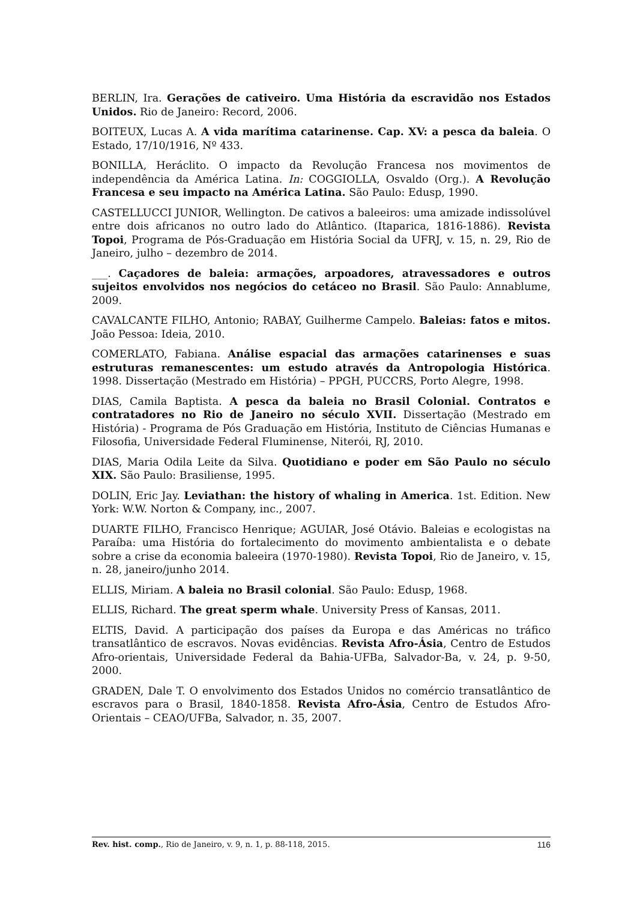BERLIN, Ira. Gerações de cativeiro. Uma História da escravidão nos Estados Unidos. Rio de Janeiro: Record, 2006.
BOITEUX, Lucas A. A vida marítima catarinense. Cap. XV: a pesca da baleia. O Estado, 17/10/1916, Nº 433.
BONILLA, Heráclito. O impacto da Revolução Francesa nos movimentos de independência da América Latina. In: COGGIOLLA, Osvaldo (Org.). A Revolução Francesa e seu impacto na América Latina. São Paulo: Edusp, 1990.
CASTELLUCCI JUNIOR, Wellington. De cativos a baleeiros: uma amizade indissolúvel entre dois africanos no outro lado do Atlântico. (Itaparica, 1816-1886). Revista Topoi, Programa de Pós-Graduação em História Social da UFRJ, v. 15, n. 29, Rio de Janeiro, julho – dezembro de 2014.
___. Caçadores de baleia: armações, arpoadores, atravessadores e outros sujeitos envolvidos nos negócios do cetáceo no Brasil. São Paulo: Annablume, 2009.
CAVALCANTE FILHO, Antonio; RABAY, Guilherme Campelo. Baleias: fatos e mitos. João Pessoa: Ideia, 2010.
COMERLATO, Fabiana. Análise espacial das armações catarinenses e suas estruturas remanescentes: um estudo através da Antropologia Histórica. 1998. Dissertação (Mestrado em História) – PPGH, PUCCRS, Porto Alegre, 1998.
DIAS, Camila Baptista. A pesca da baleia no Brasil Colonial. Contratos e contratadores no Rio de Janeiro no século XVII. Dissertação (Mestrado em História) - Programa de Pós Graduação em História, Instituto de Ciências Humanas e Filosofia, Universidade Federal Fluminense, Niterói, RJ, 2010.
DIAS, Maria Odila Leite da Silva. Quotidiano e poder em São Paulo no século XIX. São Paulo: Brasiliense, 1995.
DOLIN, Eric Jay. Leviathan: the history of whaling in America. 1st. Edition. New York: W.W. Norton & Company, inc., 2007.
DUARTE FILHO, Francisco Henrique; AGUIAR, José Otávio. Baleias e ecologistas na Paraíba: uma História do fortalecimento do movimento ambientalista e o debate sobre a crise da economia baleeira (1970-1980). Revista Topoi, Rio de Janeiro, v. 15, n. 28, janeiro/junho 2014.
ELLIS, Miriam. A baleia no Brasil colonial. São Paulo: Edusp, 1968.
ELLIS, Richard. The great sperm whale. University Press of Kansas, 2011.
ELTIS, David. A participação dos países da Europa e das Américas no tráfico transatlântico de escravos. Novas evidências. Revista Afro-Ásia, Centro de Estudos Afro-orientais, Universidade Federal da Bahia-UFBa, Salvador-Ba, v. 24, p. 9-50, 2000.
GRADEN, Dale T. O envolvimento dos Estados Unidos no comércio transatlântico de escravos para o Brasil, 1840-1858. Revista Afro-Ásia, Centro de Estudos Afro-Orientais – CEAO/UFBa, Salvador, n. 35, 2007.
Rev. hist. comp., Rio de Janeiro, v. 9, n. 1, p. 88-118, 2015. 116